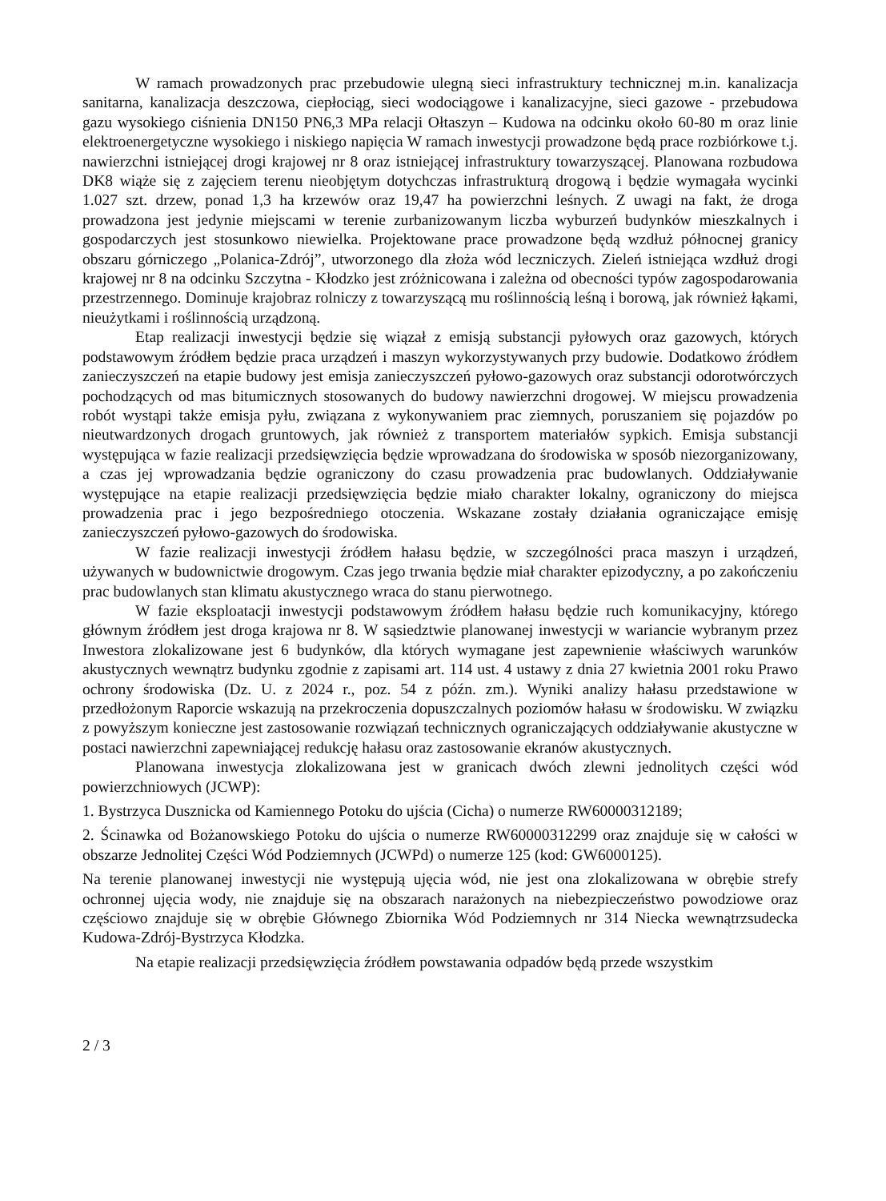W ramach prowadzonych prac przebudowie ulegną sieci infrastruktury technicznej m.in. kanalizacja sanitarna, kanalizacja deszczowa, ciepłociąg, sieci wodociągowe i kanalizacyjne, sieci gazowe - przebudowa gazu wysokiego ciśnienia DN150 PN6,3 MPa relacji Ołtaszyn – Kudowa na odcinku około 60-80 m oraz linie elektroenergetyczne wysokiego i niskiego napięcia W ramach inwestycji prowadzone będą prace rozbiórkowe t.j. nawierzchni istniejącej drogi krajowej nr 8 oraz istniejącej infrastruktury towarzyszącej. Planowana rozbudowa DK8 wiąże się z zajęciem terenu nieobjętym dotychczas infrastrukturą drogową i będzie wymagała wycinki 1.027 szt. drzew, ponad 1,3 ha krzewów oraz 19,47 ha powierzchni leśnych. Z uwagi na fakt, że droga prowadzona jest jedynie miejscami w terenie zurbanizowanym liczba wyburzeń budynków mieszkalnych i gospodarczych jest stosunkowo niewielka. Projektowane prace prowadzone będą wzdłuż północnej granicy obszaru górniczego „Polanica-Zdrój”, utworzonego dla złoża wód leczniczych. Zieleń istniejąca wzdłuż drogi krajowej nr 8 na odcinku Szczytna - Kłodzko jest zróżnicowana i zależna od obecności typów zagospodarowania przestrzennego. Dominuje krajobraz rolniczy z towarzyszącą mu roślinnością leśną i borową, jak również łąkami, nieużytkami i roślinnością urządzoną.
Etap realizacji inwestycji będzie się wiązał z emisją substancji pyłowych oraz gazowych, których podstawowym źródłem będzie praca urządzeń i maszyn wykorzystywanych przy budowie. Dodatkowo źródłem zanieczyszczeń na etapie budowy jest emisja zanieczyszczeń pyłowo-gazowych oraz substancji odorotwórczych pochodzących od mas bitumicznych stosowanych do budowy nawierzchni drogowej. W miejscu prowadzenia robót wystąpi także emisja pyłu, związana z wykonywaniem prac ziemnych, poruszaniem się pojazdów po nieutwardzonych drogach gruntowych, jak również z transportem materiałów sypkich. Emisja substancji występująca w fazie realizacji przedsięwzięcia będzie wprowadzana do środowiska w sposób niezorganizowany, a czas jej wprowadzania będzie ograniczony do czasu prowadzenia prac budowlanych. Oddziaływanie występujące na etapie realizacji przedsięwzięcia będzie miało charakter lokalny, ograniczony do miejsca prowadzenia prac i jego bezpośredniego otoczenia. Wskazane zostały działania ograniczające emisję zanieczyszczeń pyłowo-gazowych do środowiska.
W fazie realizacji inwestycji źródłem hałasu będzie, w szczególności praca maszyn i urządzeń, używanych w budownictwie drogowym. Czas jego trwania będzie miał charakter epizodyczny, a po zakończeniu prac budowlanych stan klimatu akustycznego wraca do stanu pierwotnego.
W fazie eksploatacji inwestycji podstawowym źródłem hałasu będzie ruch komunikacyjny, którego głównym źródłem jest droga krajowa nr 8. W sąsiedztwie planowanej inwestycji w wariancie wybranym przez Inwestora zlokalizowane jest 6 budynków, dla których wymagane jest zapewnienie właściwych warunków akustycznych wewnątrz budynku zgodnie z zapisami art. 114 ust. 4 ustawy z dnia 27 kwietnia 2001 roku Prawo ochrony środowiska (Dz. U. z 2024 r., poz. 54 z późn. zm.). Wyniki analizy hałasu przedstawione w przedłożonym Raporcie wskazują na przekroczenia dopuszczalnych poziomów hałasu w środowisku. W związku z powyższym konieczne jest zastosowanie rozwiązań technicznych ograniczających oddziaływanie akustyczne w postaci nawierzchni zapewniającej redukcję hałasu oraz zastosowanie ekranów akustycznych.
Planowana inwestycja zlokalizowana jest w granicach dwóch zlewni jednolitych części wód powierzchniowych (JCWP):
1. Bystrzyca Dusznicka od Kamiennego Potoku do ujścia (Cicha) o numerze RW60000312189;
2. Ścinawka od Bożanowskiego Potoku do ujścia o numerze RW60000312299 oraz znajduje się w całości w obszarze Jednolitej Części Wód Podziemnych (JCWPd) o numerze 125 (kod: GW6000125).
Na terenie planowanej inwestycji nie występują ujęcia wód, nie jest ona zlokalizowana w obrębie strefy ochronnej ujęcia wody, nie znajduje się na obszarach narażonych na niebezpieczeństwo powodziowe oraz częściowo znajduje się w obrębie Głównego Zbiornika Wód Podziemnych nr 314 Niecka wewnątrzsudecka Kudowa-Zdrój-Bystrzyca Kłodzka.
Na etapie realizacji przedsięwzięcia źródłem powstawania odpadów będą przede wszystkim
2 / 3